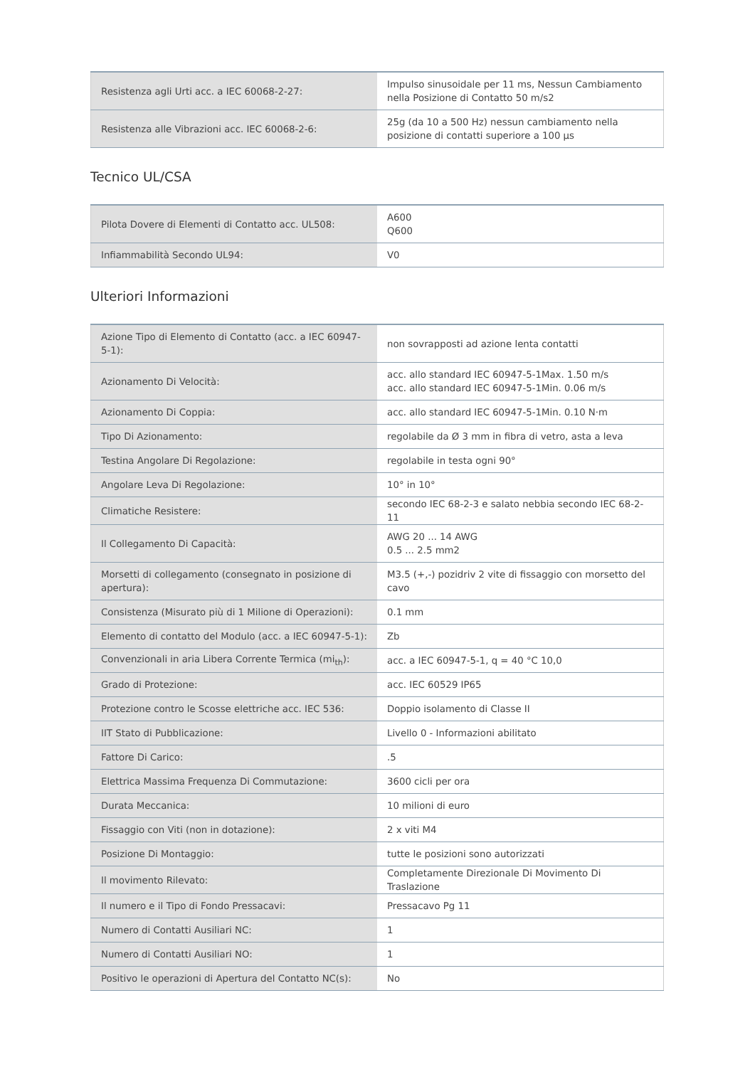| Resistenza agli Urti acc. a IEC 60068-2-27: | Impulso sinusoidale per 11 ms, Nessun Cambiamento nella Posizione di Contatto 50 m/s2 |
| Resistenza alle Vibrazioni acc. IEC 60068-2-6: | 25g (da 10 a 500 Hz) nessun cambiamento nella posizione di contatti superiore a 100 µs |
Tecnico UL/CSA
| Pilota Dovere di Elementi di Contatto acc. UL508: | A600 Q600 |
| Infiammabilità Secondo UL94: | V0 |
Ulteriori Informazioni
| Azione Tipo di Elemento di Contatto (acc. a IEC 60947-5-1): | non sovrapposti ad azione lenta contatti |
| Azionamento Di Velocità: | acc. allo standard IEC 60947-5-1Max. 1.50 m/s acc. allo standard IEC 60947-5-1Min. 0.06 m/s |
| Azionamento Di Coppia: | acc. allo standard IEC 60947-5-1Min. 0.10 N·m |
| Tipo Di Azionamento: | regolabile da Ø 3 mm in fibra di vetro, asta a leva |
| Testina Angolare Di Regolazione: | regolabile in testa ogni 90° |
| Angolare Leva Di Regolazione: | 10° in 10° |
| Climatiche Resistere: | secondo IEC 68-2-3 e salato nebbia secondo IEC 68-2-11 |
| Il Collegamento Di Capacità: | AWG 20 ... 14 AWG 0.5 ... 2.5 mm2 |
| Morsetti di collegamento (consegnato in posizione di apertura): | M3.5 (+,-) pozidriv 2 vite di fissaggio con morsetto del cavo |
| Consistenza (Misurato più di 1 Milione di Operazioni): | 0.1 mm |
| Elemento di contatto del Modulo (acc. a IEC 60947-5-1): | Zb |
| Convenzionali in aria Libera Corrente Termica (mi<sub>th</sub>): | acc. a IEC 60947-5-1, q = 40 °C 10,0 |
| Grado di Protezione: | acc. IEC 60529 IP65 |
| Protezione contro le Scosse elettriche acc. IEC 536: | Doppio isolamento di Classe II |
| IIT Stato di Pubblicazione: | Livello 0 - Informazioni abilitato |
| Fattore Di Carico: | .5 |
| Elettrica Massima Frequenza Di Commutazione: | 3600 cicli per ora |
| Durata Meccanica: | 10 milioni di euro |
| Fissaggio con Viti (non in dotazione): | 2 x viti M4 |
| Posizione Di Montaggio: | tutte le posizioni sono autorizzati |
| Il movimento Rilevato: | Completamente Direzionale Di Movimento Di Traslazione |
| Il numero e il Tipo di Fondo Pressacavi: | Pressacavo Pg 11 |
| Numero di Contatti Ausiliari NC: | 1 |
| Numero di Contatti Ausiliari NO: | 1 |
| Positivo le operazioni di Apertura del Contatto NC(s): | No |